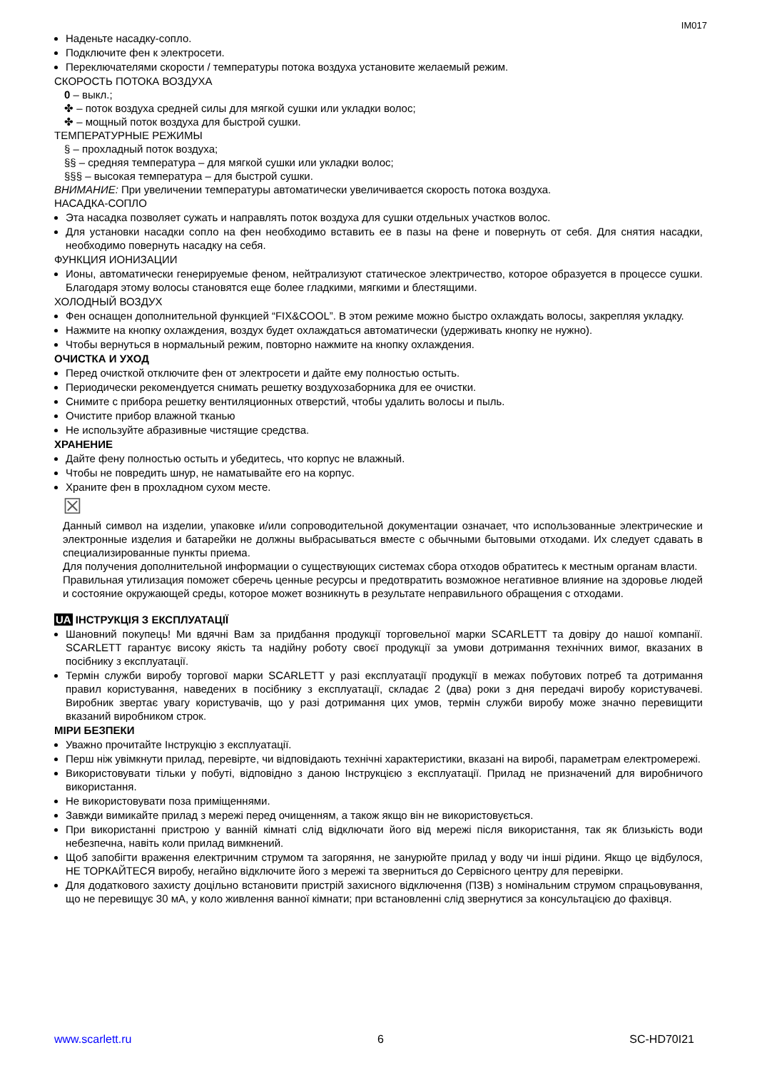IM017
Наденьте насадку-сопло.
Подключите фен к электросети.
Переключателями скорости / температуры потока воздуха установите желаемый режим.
СКОРОСТЬ ПОТОКА ВОЗДУХА
0 – выкл.;
✤ – поток воздуха средней силы для мягкой сушки или укладки волос;
✤ – мощный поток воздуха для быстрой сушки.
ТЕМПЕРАТУРНЫЕ РЕЖИМЫ
§ – прохладный поток воздуха;
§§ – средняя температура – для мягкой сушки или укладки волос;
§§§ – высокая температура – для быстрой сушки.
ВНИМАНИЕ: При увеличении температуры автоматически увеличивается скорость потока воздуха.
НАСАДКА-СОПЛО
Эта насадка позволяет сужать и направлять поток воздуха для сушки отдельных участков волос.
Для установки насадки сопло на фен необходимо вставить ее в пазы на фене и повернуть от себя. Для снятия насадки, необходимо повернуть насадку на себя.
ФУНКЦИЯ ИОНИЗАЦИИ
Ионы, автоматически генерируемые феном, нейтрализуют статическое электричество, которое образуется в процессе сушки. Благодаря этому волосы становятся еще более гладкими, мягкими и блестящими.
ХОЛОДНЫЙ ВОЗДУХ
Фен оснащен дополнительной функцией “FIX&COOL”. В этом режиме можно быстро охлаждать волосы, закрепляя укладку.
Нажмите на кнопку охлаждения, воздух будет охлаждаться автоматически (удерживать кнопку не нужно).
Чтобы вернуться в нормальный режим, повторно нажмите на кнопку охлаждения.
ОЧИСТКА И УХОД
Перед очисткой отключите фен от электросети и дайте ему полностью остыть.
Периодически рекомендуется снимать решетку воздухозаборника для ее очистки.
Снимите с прибора решетку вентиляционных отверстий, чтобы удалить волосы и пыль.
Очистите прибор влажной тканью
Не используйте абразивные чистящие средства.
ХРАНЕНИЕ
Дайте фену полностью остыть и убедитесь, что корпус не влажный.
Чтобы не повредить шнур, не наматывайте его на корпус.
Храните фен в прохладном сухом месте.
☒
Данный символ на изделии, упаковке и/или сопроводительной документации означает, что использованные электрические и электронные изделия и батарейки не должны выбрасываться вместе с обычными бытовыми отходами. Их следует сдавать в специализированные пункты приема.
Для получения дополнительной информации о существующих системах сбора отходов обратитесь к местным органам власти.
Правильная утилизация поможет сберечь ценные ресурсы и предотвратить возможное негативное влияние на здоровье людей и состояние окружающей среды, которое может возникнуть в результате неправильного обращения с отходами.
UA ІНСТРУКЦІЯ З ЕКСПЛУАТАЦІЇ
Шановний покупець! Ми вдячні Вам за придбання продукції торговельної марки SCARLETT та довіру до нашої компанії. SCARLETT гарантує високу якість та надійну роботу своєї продукції за умови дотримання технічних вимог, вказаних в посібнику з експлуатації.
Термін служби виробу торгової марки SCARLETT у разі експлуатації продукції в межах побутових потреб та дотримання правил користування, наведених в посібнику з експлуатації, складає 2 (два) роки з дня передачі виробу користувачеві. Виробник звертає увагу користувачів, що у разі дотримання цих умов, термін служби виробу може значно перевищити вказаний виробником строк.
МІРИ БЕЗПЕКИ
Уважно прочитайте Інструкцію з експлуатації.
Перш ніж увімкнути прилад, перевірте, чи відповідають технічні характеристики, вказані на виробі, параметрам електромережі.
Використовувати тільки у побуті, відповідно з даною Інструкцією з експлуатації. Прилад не призначений для виробничого використання.
Не використовувати поза приміщеннями.
Завжди вимикайте прилад з мережі перед очищенням, а також якщо він не використовується.
При використанні пристрою у ванній кімнаті слід відключати його від мережі після використання, так як близькість води небезпечна, навіть коли прилад вимкнений.
Щоб запобігти враження електричним струмом та загоряння, не занурюйте прилад у воду чи інші рідини. Якщо це відбулося, НЕ ТОРКАЙТЕСЯ виробу, негайно відключите його з мережі та зверниться до Сервісного центру для перевірки.
Для додаткового захисту доцільно встановити пристрій захисного відключення (ПЗВ) з номінальним струмом спрацьовування, що не перевищує 30 мА, у коло живлення ванної кімнати; при встановленні слід звернутися за консультацією до фахівця.
www.scarlett.ru 6 SC-HD70I21